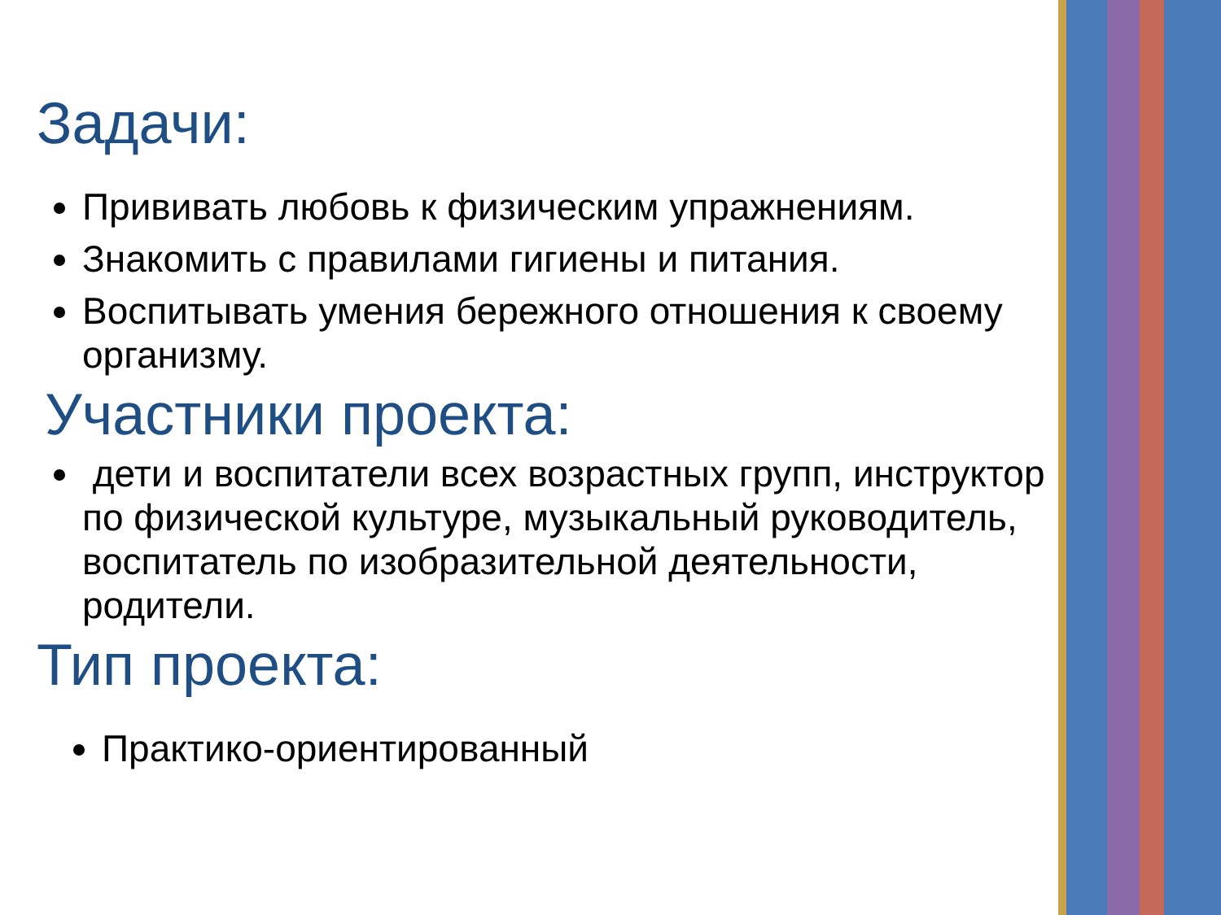Задачи:
Прививать любовь к физическим упражнениям.
Знакомить с правилами гигиены и питания.
Воспитывать умения бережного отношения к своему организму.
Участники проекта:
дети и воспитатели всех возрастных групп, инструктор по физической культуре, музыкальный руководитель, воспитатель по изобразительной деятельности, родители.
Тип проекта:
Практико-ориентированный